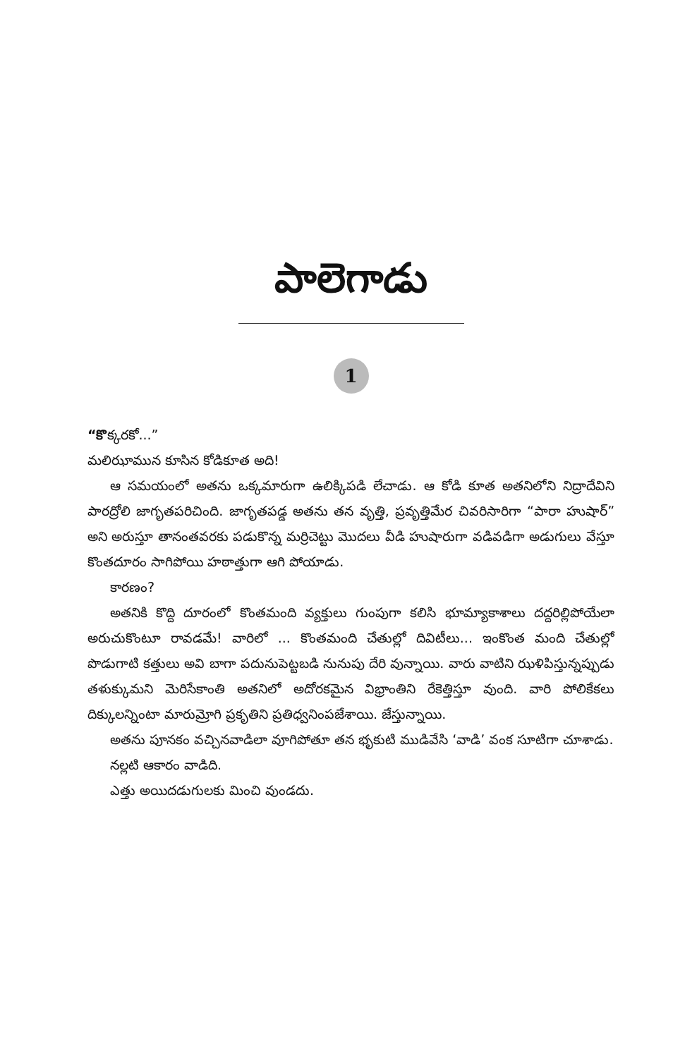పాలెగాడు
1
“కొక్కరకో...”
మలిఝామున కూసిన కోడికూత అది!
ఆ సమయంలో అతను ఒక్కమారుగా ఉలిక్కిపడి లేచాడు. ఆ కోడి కూత అతనిలోని నిద్రాదేవిని పారద్రోలి జాగృతపరిచింది. జాగృతపడ్డ అతను తన వృత్తి, ప్రవృత్తిమేర చివరిసారిగా “పారా హుషార్” అని అరుస్తూ తానంతవరకు పడుకొన్న మర్రిచెట్టు మొదలు వీడి హుషారుగా వడివడిగా అడుగులు వేస్తూ కొంతదూరం సాగిపోయి హఠాత్తుగా ఆగి పోయాడు.
కారణం?
అతనికి కొద్ది దూరంలో కొంతమంది వ్యక్తులు గుంపుగా కలిసి భూమ్యాకాశాలు దద్దరిల్లిపోయేలా అరుచుకొంటూ రావడమే! వారిలో ... కొంతమంది చేతుల్లో దివిటీలు... ఇంకొంత మంది చేతుల్లో పొడుగాటి కత్తులు అవి బాగా పదునుపెట్టబడి నునుపు దేరి వున్నాయి. వారు వాటిని ఝళిపిస్తున్నప్పుడు తళుక్కుమని మెరిసేకాంతి అతనిలో అదోరకమైన విభ్రాంతిని రేకెత్తిస్తూ వుంది. వారి పోలికేకలు దిక్కులన్నింటా మారుమ్రోగి ప్రకృతిని ప్రతిధ్వనింపజేశాయి. జేస్తున్నాయి.
అతను పూనకం వచ్చినవాడిలా వూగిపోతూ తన భృకుటి ముడివేసి ‘వాడి’ వంక సూటిగా చూశాడు.
నల్లటి ఆకారం వాడిది.
ఎత్తు అయిదడుగులకు మించి వుండదు.